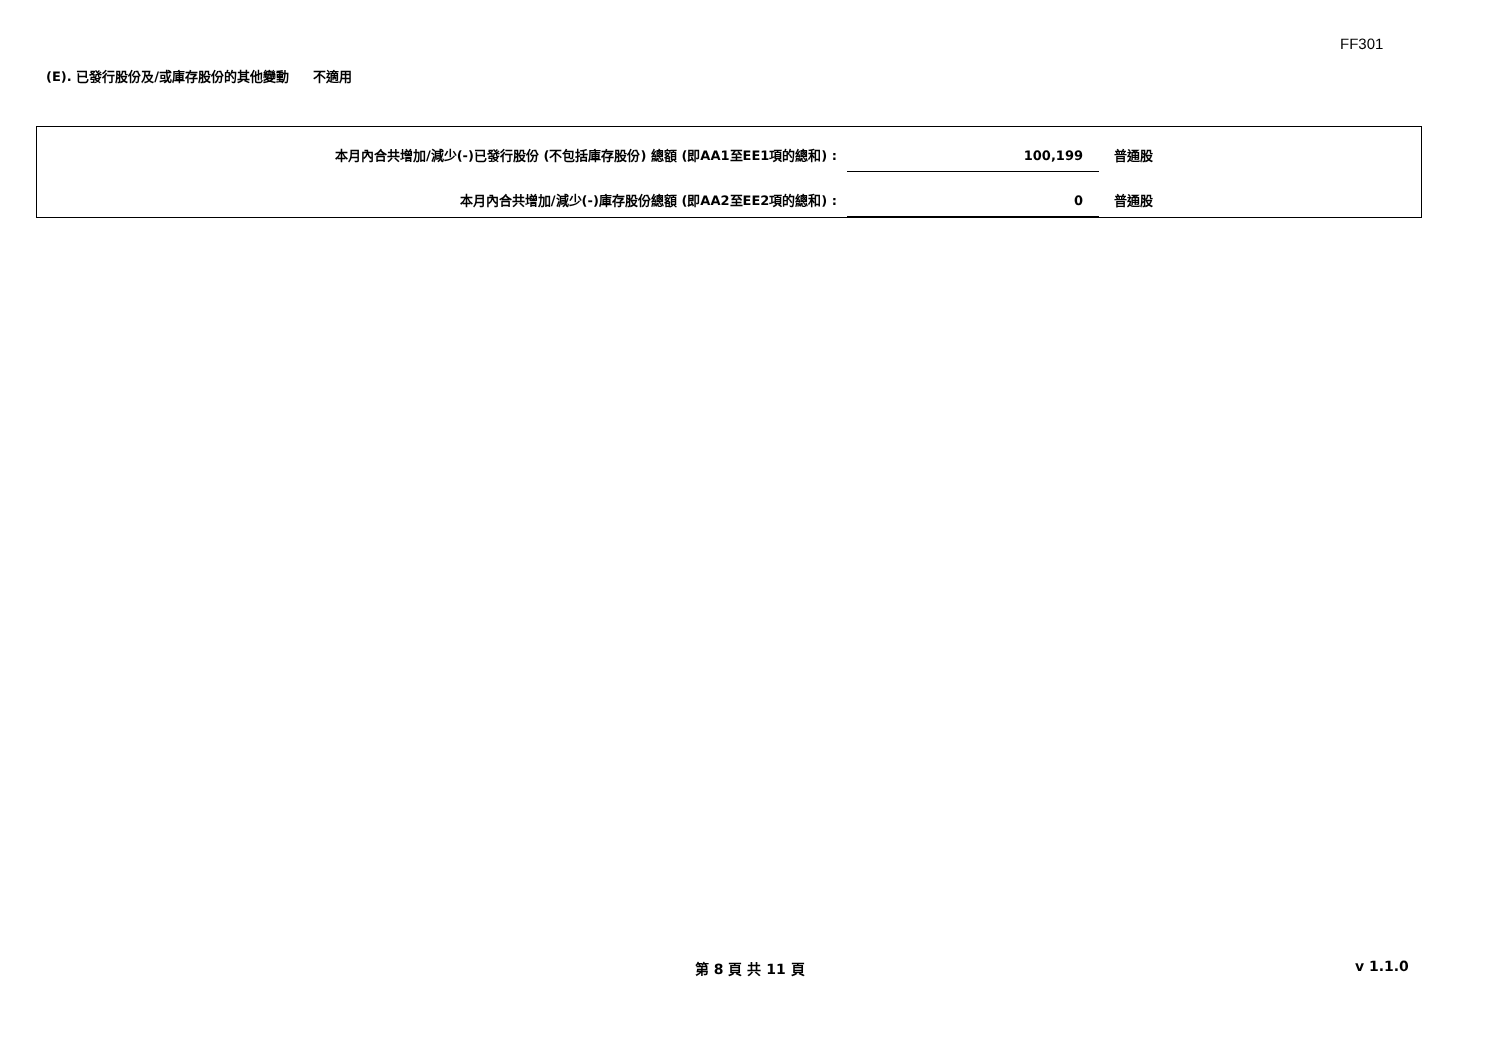FF301
(E). 已發行股份及/或庫存股份的其他變動 不適用
本月內合共增加/減少(-)已發行股份 (不包括庫存股份) 總額 (即AA1至EE1項的總和) :
100,199
普通股
本月內合共增加/減少(-)庫存股份總額 (即AA2至EE2項的總和) :
0
普通股
第 8 頁 共 11 頁 v 1.1.0